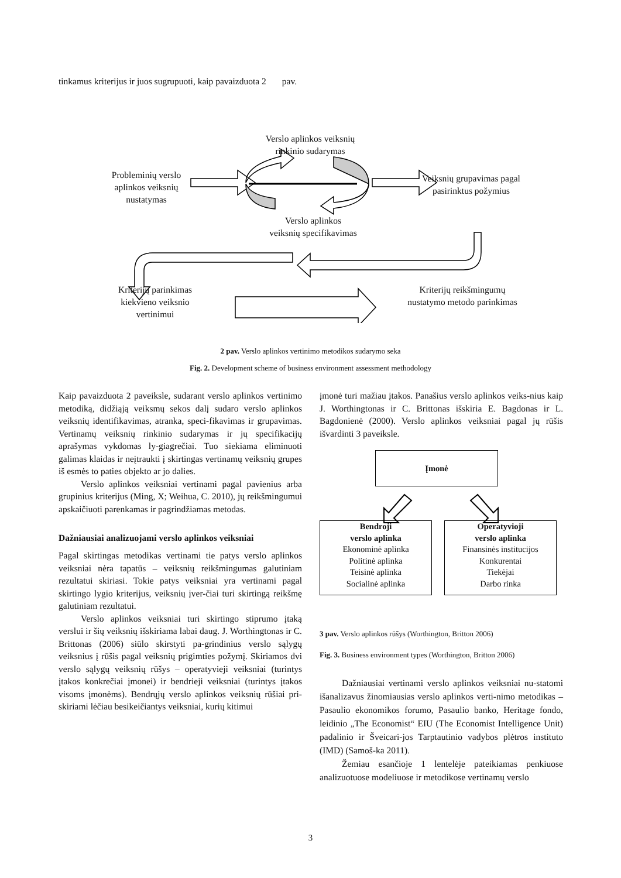tinkamus kriterijus ir juos sugrupuoti, kaip pavaizduota 2 pav.
Verslo aplinkos veiksnių rinkinio sudarymas
Probleminių verslo aplinkos veiksnių nustatymas
Veiksnių grupavimas pagal pasirinktus požymius
Verslo aplinkos veiksnių specifikavimas
Kriterijų parinkimas kiekvieno veiksnio vertinimui
Kriterijų reikšmingumų nustatymo metodo parinkimas
2 pav. Verslo aplinkos vertinimo metodikos sudarymo seka
Fig. 2. Development scheme of business environment assessment methodology
Kaip pavaizduota 2 paveiksle, sudarant verslo aplinkos vertinimo metodiką, didžiąją veiksmų sekos dalį sudaro verslo aplinkos veiksnių identifikavimas, atranka, speci-fikavimas ir grupavimas. Vertinamų veiksnių rinkinio sudarymas ir jų specifikacijų aprašymas vykdomas ly-giagrečiai. Tuo siekiama eliminuoti galimas klaidas ir neįtraukti į skirtingas vertinamų veiksnių grupes iš esmės to paties objekto ar jo dalies.
Verslo aplinkos veiksniai vertinami pagal pavienius arba grupinius kriterijus (Ming, X; Weihua, C. 2010), jų reikšmingumui apskaičiuoti parenkamas ir pagrindžiamas metodas.
Dažniausiai analizuojami verslo aplinkos veiksniai
Pagal skirtingas metodikas vertinami tie patys verslo aplinkos veiksniai nėra tapatūs – veiksnių reikšmingumas galutiniam rezultatui skiriasi. Tokie patys veiksniai yra vertinami pagal skirtingo lygio kriterijus, veiksnių įver-čiai turi skirtingą reikšmę galutiniam rezultatui.
Verslo aplinkos veiksniai turi skirtingo stiprumo įtaką verslui ir šių veiksnių išskiriama labai daug. J. Worthingtonas ir C. Brittonas (2006) siūlo skirstyti pa-grindinius verslo sąlygų veiksnius į rūšis pagal veiksnių prigimties požymį. Skiriamos dvi verslo sąlygų veiksnių rūšys – operatyvieji veiksniai (turintys įtakos konkrečiai įmonei) ir bendrieji veiksniai (turintys įtakos visoms įmonėms). Bendrųjų verslo aplinkos veiksnių rūšiai pri-skiriami lėčiau besikeičiantys veiksniai, kurių kitimui
įmonė turi mažiau įtakos. Panašius verslo aplinkos veiks-nius kaip J. Worthingtonas ir C. Brittonas išskiria E. Bagdonas ir L. Bagdonienė (2000). Verslo aplinkos veiksniai pagal jų rūšis išvardinti 3 paveiksle.
Įmonė
Bendroji
verslo aplinka
Ekonominė aplinka
Politinė aplinka
Teisinė aplinka
Socialinė aplinka
Operatyvioji
verslo aplinka
Finansinės institucijos
Konkurentai
Tiekėjai
Darbo rinka
3 pav. Verslo aplinkos rūšys (Worthington, Britton 2006)
Fig. 3. Business environment types (Worthington, Britton 2006)
Dažniausiai vertinami verslo aplinkos veiksniai nu-statomi išanalizavus žinomiausias verslo aplinkos verti-nimo metodikas – Pasaulio ekonomikos forumo, Pasaulio banko, Heritage fondo, leidinio „The Economist“ EIU (The Economist Intelligence Unit) padalinio ir Šveicari-jos Tarptautinio vadybos plėtros instituto (IMD) (Samoš-ka 2011).
Žemiau esančioje 1 lentelėje pateikiamas penkiuose analizuotuose modeliuose ir metodikose vertinamų verslo
3